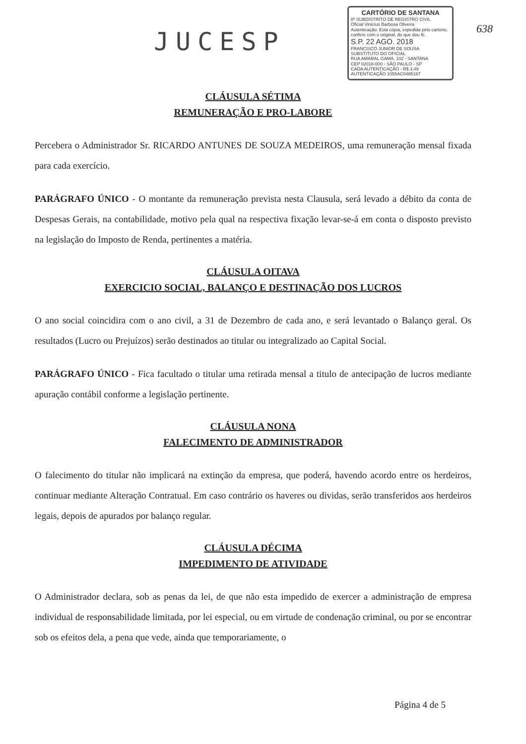JUCESP
CARTÓRIO DE SANTANA
8º SUBDISTRITO DE REGISTRO CIVIL
Oficial Vinícius Barbosa Oliveira
Autenticação: Esta cópia, expedida pelo cartório, confere com o original, do que dou fé.
S.P. 22 AGO. 2018
FRANCISCO JUNIOR DE SOUSA
SUBSTITUTO DO OFICIAL
RUA AMARAL GAMA, 102 - SANTANA
CEP 02018-000 - SÃO PAULO - SP
CADA AUTENTICAÇÃO - R$ 3,49
AUTENTICAÇÃO 1055AC0485167
638
CLÁUSULA SÉTIMA
REMUNERAÇÃO E PRO-LABORE
Percebera o Administrador Sr. RICARDO ANTUNES DE SOUZA MEDEIROS, uma remuneração mensal fixada para cada exercício.
PARÁGRAFO ÚNICO - O montante da remuneração prevista nesta Clausula, será levado a débito da conta de Despesas Gerais, na contabilidade, motivo pela qual na respectiva fixação levar-se-á em conta o disposto previsto na legislação do Imposto de Renda, pertinentes a matéria.
CLÁUSULA OITAVA
EXERCICIO SOCIAL, BALANÇO E DESTINAÇÃO DOS LUCROS
O ano social coincidira com o ano civil, a 31 de Dezembro de cada ano, e será levantado o Balanço geral. Os resultados (Lucro ou Prejuízos) serão destinados ao titular ou integralizado ao Capital Social.
PARÁGRAFO ÚNICO - Fica facultado o titular uma retirada mensal a titulo de antecipação de lucros mediante apuração contábil conforme a legislação pertinente.
CLÁUSULA NONA
FALECIMENTO DE ADMINISTRADOR
O falecimento do titular não implicará na extinção da empresa, que poderá, havendo acordo entre os herdeiros, continuar mediante Alteração Contratual. Em caso contrário os haveres ou dividas, serão transferidos aos herdeiros legais, depois de apurados por balanço regular.
CLÁUSULA DÉCIMA
IMPEDIMENTO DE ATIVIDADE
O Administrador declara, sob as penas da lei, de que não esta impedido de exercer a administração de empresa individual de responsabilidade limitada, por lei especial, ou em virtude de condenação criminal, ou por se encontrar sob os efeitos dela, a pena que vede, ainda que temporariamente, o
Página 4 de 5